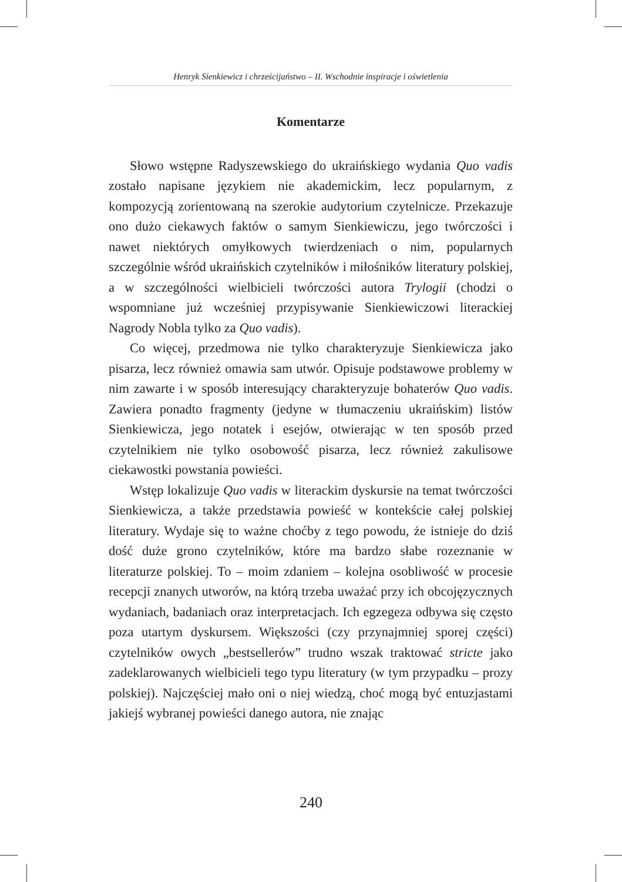Henryk Sienkiewicz i chrześcijaństwo – II. Wschodnie inspiracje i oświetlenia
Komentarze
Słowo wstępne Radyszewskiego do ukraińskiego wydania Quo vadis zostało napisane językiem nie akademickim, lecz popularnym, z kompozycją zorientowaną na szerokie audytorium czytelnicze. Przekazuje ono dużo ciekawych faktów o samym Sienkiewiczu, jego twórczości i nawet niektórych omyłkowych twierdzeniach o nim, popularnych szczególnie wśród ukraińskich czytelników i miłośników literatury polskiej, a w szczególności wielbicieli twórczości autora Trylogii (chodzi o wspomniane już wcześniej przypisywanie Sienkiewiczowi literackiej Nagrody Nobla tylko za Quo vadis).
Co więcej, przedmowa nie tylko charakteryzuje Sienkiewicza jako pisarza, lecz również omawia sam utwór. Opisuje podstawowe problemy w nim zawarte i w sposób interesujący charakteryzuje bohaterów Quo vadis. Zawiera ponadto fragmenty (jedyne w tłumaczeniu ukraińskim) listów Sienkiewicza, jego notatek i esejów, otwierając w ten sposób przed czytelnikiem nie tylko osobowość pisarza, lecz również zakulisowe ciekawostki powstania powieści.
Wstęp lokalizuje Quo vadis w literackim dyskursie na temat twórczości Sienkiewicza, a także przedstawia powieść w kontekście całej polskiej literatury. Wydaje się to ważne choćby z tego powodu, że istnieje do dziś dość duże grono czytelników, które ma bardzo słabe rozeznanie w literaturze polskiej. To – moim zdaniem – kolejna osobliwość w procesie recepcji znanych utworów, na którą trzeba uważać przy ich obcojęzycznych wydaniach, badaniach oraz interpretacjach. Ich egzegeza odbywa się często poza utartym dyskursem. Większości (czy przynajmniej sporej części) czytelników owych „bestsellerów” trudno wszak traktować stricte jako zadeklarowanych wielbicieli tego typu literatury (w tym przypadku – prozy polskiej). Najczęściej mało oni o niej wiedzą, choć mogą być entuzjastami jakiejś wybranej powieści danego autora, nie znając
240